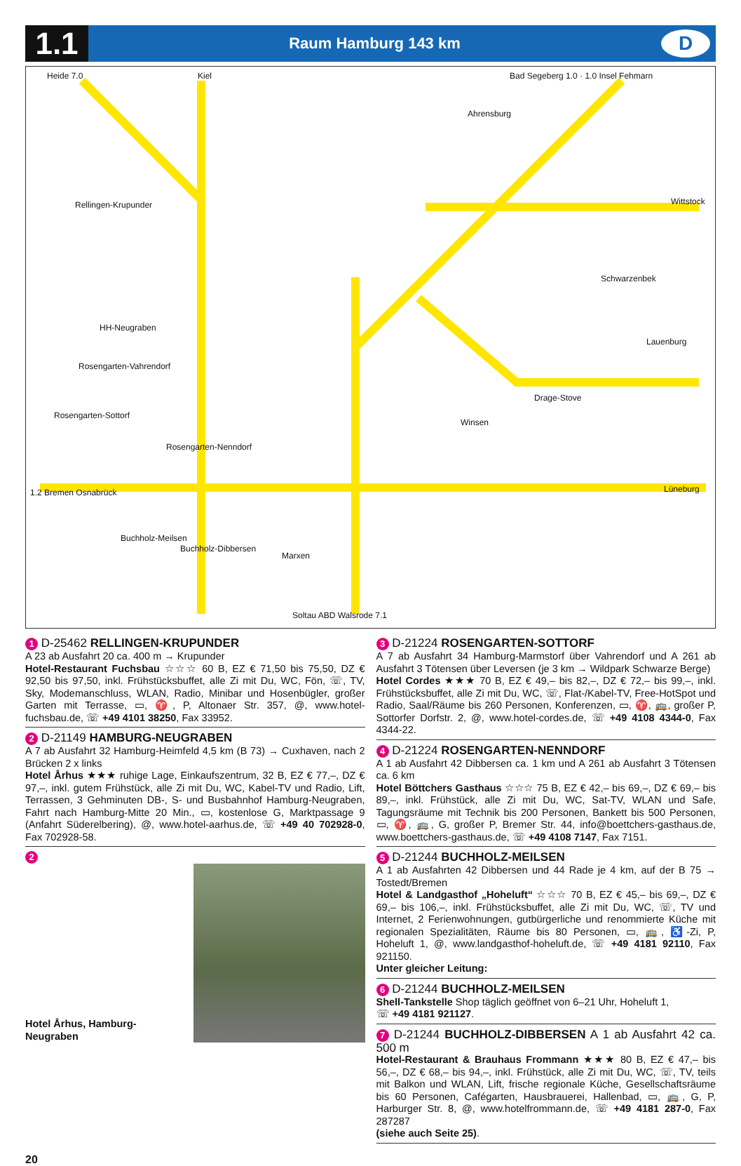1.1
Raum Hamburg 143 km
D
Heide 7.0 Kiel
Bad Segeberg 1.0 · 1.0 Insel Fehmarn
Ahrensburg
Rellingen-Krupunder Wittstock
Schwarzenbek
HH-Neugraben
Lauenburg
Rosengarten-Vahrendorf
Rosengarten-Sottorf
Rosengarten-Nenndorf
Winsen
Drage-Stove
Lüneburg
1.2 Bremen Osnabrück
Buchholz-Meilsen
Buchholz-Dibbersen
Marxen
Soltau ABD Walsrode 7.1
1 D-25462 RELLINGEN-KRUPUNDER
A 23 ab Ausfahrt 20 ca. 400 m → Krupunder
Hotel-Restaurant Fuchsbau ☆☆☆ 60 B, EZ € 71,50 bis 75,50, DZ € 92,50 bis 97,50, inkl. Frühstücksbuffet, alle Zi mit Du, WC, Fön, ☏, TV, Sky, Modemanschluss, WLAN, Radio, Minibar und Hosenbügler, großer Garten mit Terrasse, ▭, ♈, P, Altonaer Str. 357, @, www.hotel-fuchsbau.de, ☏ +49 4101 38250, Fax 33952.
2 D-21149 HAMBURG-NEUGRABEN
A 7 ab Ausfahrt 32 Hamburg-Heimfeld 4,5 km (B 73) → Cuxhaven, nach 2 Brücken 2 x links
Hotel Århus ★★★ ruhige Lage, Einkaufszentrum, 32 B, EZ € 77,–, DZ € 97,–, inkl. gutem Frühstück, alle Zi mit Du, WC, Kabel-TV und Radio, Lift, Terrassen, 3 Gehminuten DB-, S- und Busbahnhof Hamburg-Neugraben, Fahrt nach Hamburg-Mitte 20 Min., ▭, kostenlose G, Marktpassage 9 (Anfahrt Süderelbering), @, www.hotel-aarhus.de, ☏ +49 40 702928-0, Fax 702928-58.
2
Hotel Århus, Hamburg-Neugraben
3 D-21224 ROSENGARTEN-SOTTORF
A 7 ab Ausfahrt 34 Hamburg-Marmstorf über Vahrendorf und A 261 ab Ausfahrt 3 Tötensen über Leversen (je 3 km → Wildpark Schwarze Berge)
Hotel Cordes ★★★ 70 B, EZ € 49,– bis 82,–, DZ € 72,– bis 99,–, inkl. Frühstücksbuffet, alle Zi mit Du, WC, ☏, Flat-/Kabel-TV, Free-HotSpot und Radio, Saal/Räume bis 260 Personen, Konferenzen, ▭, ♈, 🚌, großer P, Sottorfer Dorfstr. 2, @, www.hotel-cordes.de, ☏ +49 4108 4344-0, Fax 4344-22.
4 D-21224 ROSENGARTEN-NENNDORF
A 1 ab Ausfahrt 42 Dibbersen ca. 1 km und A 261 ab Ausfahrt 3 Tötensen ca. 6 km
Hotel Böttchers Gasthaus ☆☆☆ 75 B, EZ € 42,– bis 69,–, DZ € 69,– bis 89,–, inkl. Frühstück, alle Zi mit Du, WC, Sat-TV, WLAN und Safe, Tagungsräume mit Technik bis 200 Personen, Bankett bis 500 Personen, ▭, ♈, 🚌, G, großer P, Bremer Str. 44, info@boettchers-gasthaus.de, www.boettchers-gasthaus.de, ☏ +49 4108 7147, Fax 7151.
5 D-21244 BUCHHOLZ-MEILSEN
A 1 ab Ausfahrten 42 Dibbersen und 44 Rade je 4 km, auf der B 75 → Tostedt/Bremen
Hotel & Landgasthof „Hoheluft“ ☆☆☆ 70 B, EZ € 45,– bis 69,–, DZ € 69,– bis 106,–, inkl. Frühstücksbuffet, alle Zi mit Du, WC, ☏, TV und Internet, 2 Ferienwohnungen, gutbürgerliche und renommierte Küche mit regionalen Spezialitäten, Räume bis 80 Personen, ▭, 🚌, ♿-Zi, P, Hoheluft 1, @, www.landgasthof-hoheluft.de, ☏ +49 4181 92110, Fax 921150.
Unter gleicher Leitung:
6 D-21244 BUCHHOLZ-MEILSEN
Shell-Tankstelle Shop täglich geöffnet von 6–21 Uhr, Hoheluft 1,
☏ +49 4181 921127.
7 D-21244 BUCHHOLZ-DIBBERSEN A 1 ab Ausfahrt 42 ca. 500 m
Hotel-Restaurant & Brauhaus Frommann ★★★ 80 B, EZ € 47,– bis 56,–, DZ € 68,– bis 94,–, inkl. Frühstück, alle Zi mit Du, WC, ☏, TV, teils mit Balkon und WLAN, Lift, frische regionale Küche, Gesellschaftsräume bis 60 Personen, Cafégarten, Hausbrauerei, Hallenbad, ▭, 🚌, G, P, Harburger Str. 8, @, www.hotelfrommann.de, ☏ +49 4181 287-0, Fax 287287
(siehe auch Seite 25).
20